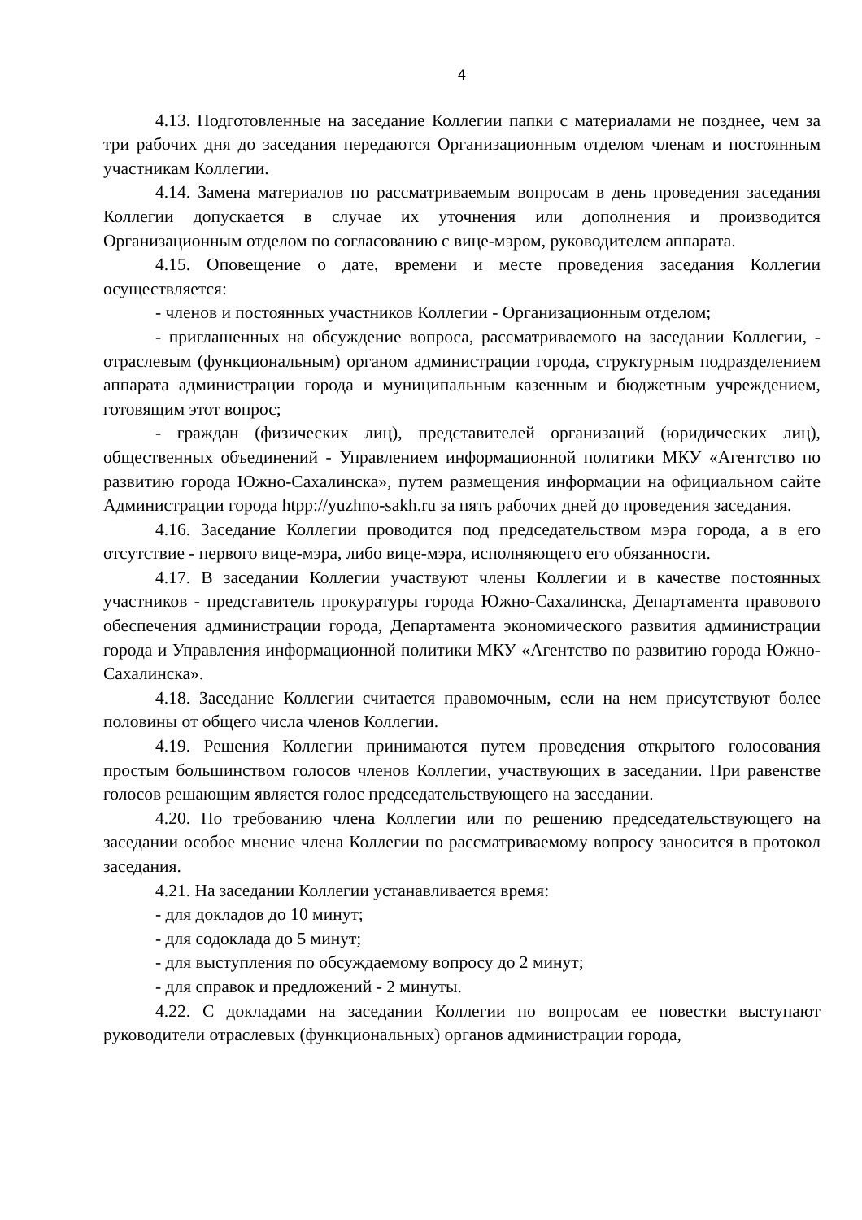4
4.13. Подготовленные на заседание Коллегии папки с материалами не позднее, чем за три рабочих дня до заседания передаются Организационным отделом членам и постоянным участникам Коллегии.
4.14. Замена материалов по рассматриваемым вопросам в день проведения заседания Коллегии допускается в случае их уточнения или дополнения и производится Организационным отделом по согласованию с вице-мэром, руководителем аппарата.
4.15. Оповещение о дате, времени и месте проведения заседания Коллегии осуществляется:
- членов и постоянных участников Коллегии - Организационным отделом;
- приглашенных на обсуждение вопроса, рассматриваемого на заседании Коллегии, - отраслевым (функциональным) органом администрации города, структурным подразделением аппарата администрации города и муниципальным казенным и бюджетным учреждением, готовящим этот вопрос;
- граждан (физических лиц), представителей организаций (юридических лиц), общественных объединений - Управлением информационной политики МКУ «Агентство по развитию города Южно-Сахалинска», путем размещения информации на официальном сайте Администрации города htpp://yuzhno-sakh.ru за пять рабочих дней до проведения заседания.
4.16. Заседание Коллегии проводится под председательством мэра города, а в его отсутствие - первого вице-мэра, либо вице-мэра, исполняющего его обязанности.
4.17. В заседании Коллегии участвуют члены Коллегии и в качестве постоянных участников - представитель прокуратуры города Южно-Сахалинска, Департамента правового обеспечения администрации города, Департамента экономического развития администрации города и Управления информационной политики МКУ «Агентство по развитию города Южно-Сахалинска».
4.18. Заседание Коллегии считается правомочным, если на нем присутствуют более половины от общего числа членов Коллегии.
4.19. Решения Коллегии принимаются путем проведения открытого голосования простым большинством голосов членов Коллегии, участвующих в заседании. При равенстве голосов решающим является голос председательствующего на заседании.
4.20. По требованию члена Коллегии или по решению председательствующего на заседании особое мнение члена Коллегии по рассматриваемому вопросу заносится в протокол заседания.
4.21. На заседании Коллегии устанавливается время:
- для докладов до 10 минут;
- для содоклада до 5 минут;
- для выступления по обсуждаемому вопросу до 2 минут;
- для справок и предложений - 2 минуты.
4.22. С докладами на заседании Коллегии по вопросам ее повестки выступают руководители отраслевых (функциональных) органов администрации города,